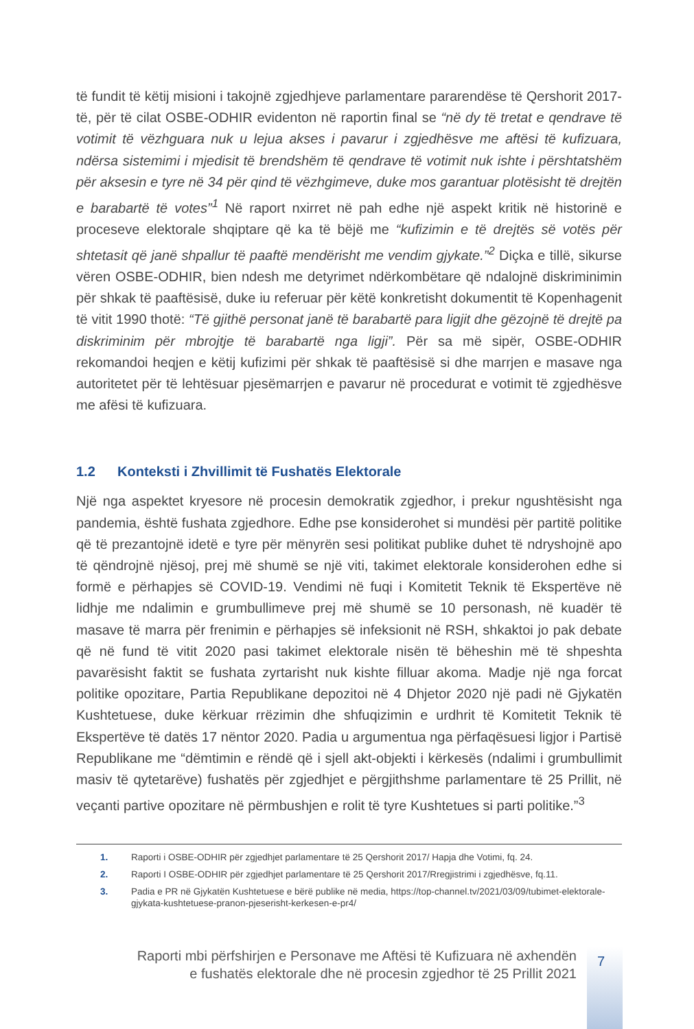të fundit të këtij misioni i takojnë zgjedhjeve parlamentare pararendëse të Qershorit 2017-të, për të cilat OSBE-ODHIR evidenton në raportin final se “në dy të tretat e qendrave të votimit të vëzhguara nuk u lejua akses i pavarur i zgjedhësve me aftësi të kufizuara, ndërsa sistemimi i mjedisit të brendshëm të qendrave të votimit nuk ishte i përshtatshëm për aksesin e tyre në 34 për qind të vëzhgimeve, duke mos garantuar plotësisht të drejtën e barabartë të votes”<sup>1</sup> Në raport nxirret në pah edhe një aspekt kritik në historinë e proceseve elektorale shqiptare që ka të bëjë me “kufizimin e të drejtës së votës për shtetasit që janë shpallur të paaftë mendërisht me vendim gjykate.”<sup>2</sup> Diçka e tillë, sikurse vëren OSBE-ODHIR, bien ndesh me detyrimet ndërkombëtare që ndalojnë diskriminimin për shkak të paaftësisë, duke iu referuar për këtë konkretisht dokumentit të Kopenhagenit të vitit 1990 thotë: “Të gjithë personat janë të barabartë para ligjit dhe gëzojnë të drejtë pa diskriminim për mbrojtje të barabartë nga ligji”. Për sa më sipër, OSBE-ODHIR rekomandoi heqjen e këtij kufizimi për shkak të paaftësisë si dhe marrjen e masave nga autoritetet për të lehtësuar pjesëmarrjen e pavarur në procedurat e votimit të zgjedhësve me afësi të kufizuara.
1.2 Konteksti i Zhvillimit të Fushatës Elektorale
Një nga aspektet kryesore në procesin demokratik zgjedhor, i prekur ngushtësisht nga pandemia, është fushata zgjedhore. Edhe pse konsiderohet si mundësi për partitë politike që të prezantojnë idetë e tyre për mënyrën sesi politikat publike duhet të ndryshojnë apo të qëndrojnë njësoj, prej më shumë se një viti, takimet elektorale konsiderohen edhe si formë e përhapjes së COVID-19. Vendimi në fuqi i Komitetit Teknik të Ekspertëve në lidhje me ndalimin e grumbullimeve prej më shumë se 10 personash, në kuadër të masave të marra për frenimin e përhapjes së infeksionit në RSH, shkaktoi jo pak debate që në fund të vitit 2020 pasi takimet elektorale nisën të bëheshin më të shpeshta pavarësisht faktit se fushata zyrtarisht nuk kishte filluar akoma. Madje një nga forcat politike opozitare, Partia Republikane depozitoi në 4 Dhjetor 2020 një padi në Gjykatën Kushtetuese, duke kërkuar rrëzimin dhe shfuqizimin e urdhrit të Komitetit Teknik të Ekspertëve të datës 17 nëntor 2020. Padia u argumentua nga përfaqësuesi ligjor i Partisë Republikane me “dëmtimin e rëndë që i sjell akt-objekti i kërkesës (ndalimi i grumbullimit masiv të qytetarëve) fushatës për zgjedhjet e përgjithshme parlamentare të 25 Prillit, në veçanti partive opozitare në përmbushjen e rolit të tyre Kushtetues si parti politike.”<sup>3</sup>
1. Raporti i OSBE-ODHIR për zgjedhjet parlamentare të 25 Qershorit 2017/ Hapja dhe Votimi, fq. 24.
2. Raporti I OSBE-ODHIR për zgjedhjet parlamentare të 25 Qershorit 2017/Rregjistrimi i zgjedhësve, fq.11.
3. Padia e PR në Gjykatën Kushtetuese e bërë publike në media, https://top-channel.tv/2021/03/09/tubimet-elektorale-gjykata-kushtetuese-pranon-pjeserisht-kerkesen-e-pr4/
Raporti mbi përfshirjen e Personave me Aftësi të Kufizuara në axhendën e fushatës elektorale dhe në procesin zgjedhor të 25 Prillit 2021
7